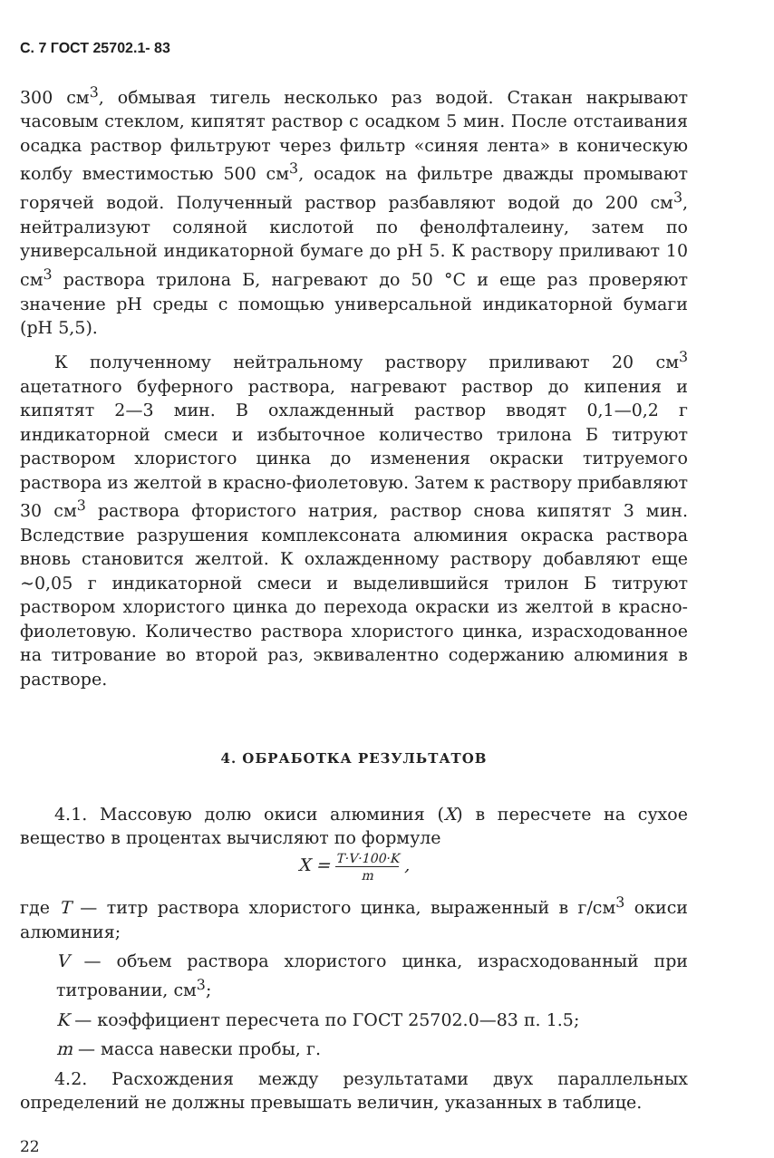С. 7 ГОСТ 25702.1- 83
300 см<sup>3</sup>, обмывая тигель несколько раз водой. Стакан накрывают часовым стеклом, кипятят раствор с осадком 5 мин. После отстаивания осадка раствор фильтруют через фильтр «синяя лента» в коническую колбу вместимостью 500 см<sup>3</sup>, осадок на фильтре дважды промывают горячей водой. Полученный раствор разбавляют водой до 200 см<sup>3</sup>, нейтрализуют соляной кислотой по фенолфталеину, затем по универсальной индикаторной бумаге до pH 5. К раствору приливают 10 см<sup>3</sup> раствора трилона Б, нагревают до 50 °C и еще раз проверяют значение pH среды с помощью универсальной индикаторной бумаги (pH 5,5).
К полученному нейтральному раствору приливают 20 см<sup>3</sup> ацетатного буферного раствора, нагревают раствор до кипения и кипятят 2—3 мин. В охлажденный раствор вводят 0,1—0,2 г индикаторной смеси и избыточное количество трилона Б титруют раствором хлористого цинка до изменения окраски титруемого раствора из желтой в красно-фиолетовую. Затем к раствору прибавляют 30 см<sup>3</sup> раствора фтористого натрия, раствор снова кипятят 3 мин. Вследствие разрушения комплексоната алюминия окраска раствора вновь становится желтой. К охлажденному раствору добавляют еще ∼0,05 г индикаторной смеси и выделившийся трилон Б титруют раствором хлористого цинка до перехода окраски из желтой в красно-фиолетовую. Количество раствора хлористого цинка, израсходованное на титрование во второй раз, эквивалентно содержанию алюминия в растворе.
4. ОБРАБОТКА РЕЗУЛЬТАТОВ
4.1. Массовую долю окиси алюминия (X) в пересчете на сухое вещество в процентах вычисляют по формуле
X = T·V·100·K m ,
где T — титр раствора хлористого цинка, выраженный в г/см<sup>3</sup> окиси алюминия;
V — объем раствора хлористого цинка, израсходованный при титровании, см<sup>3</sup>;
K — коэффициент пересчета по ГОСТ 25702.0—83 п. 1.5;
m — масса навески пробы, г.
4.2. Расхождения между результатами двух параллельных определений не должны превышать величин, указанных в таблице.
22